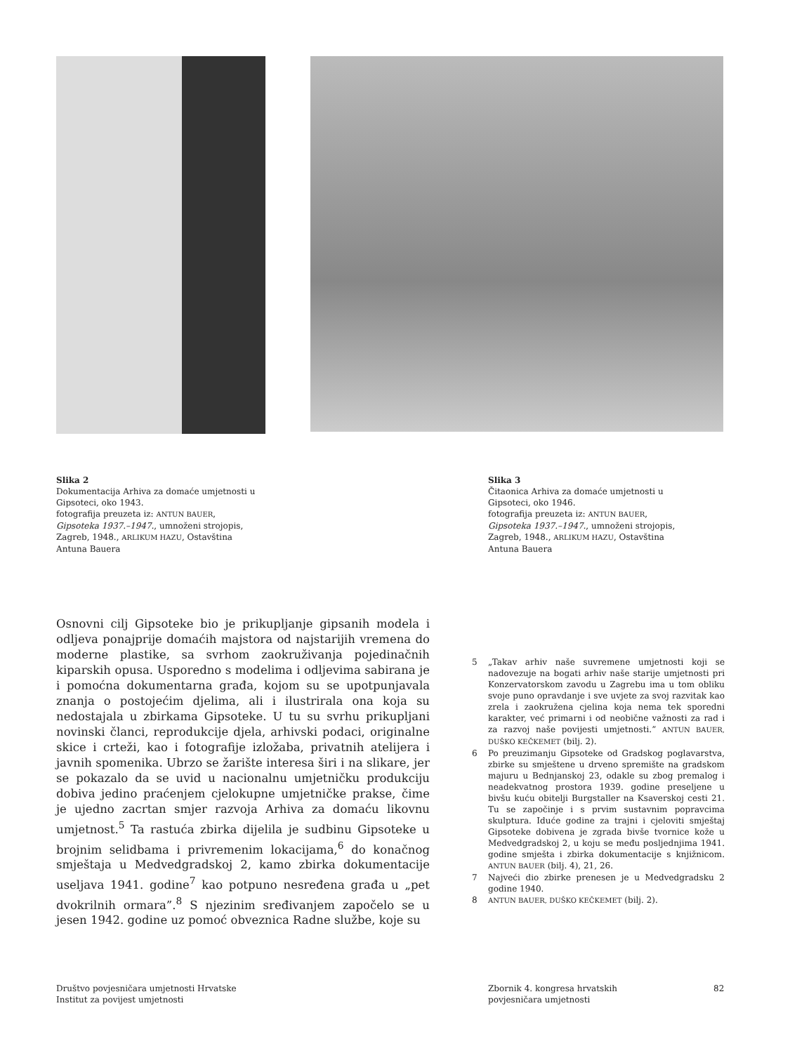Slika 2
Dokumentacija Arhiva za domaće umjetnosti u Gipsoteci, oko 1943.
fotografija preuzeta iz: ANTUN BAUER, Gipsoteka 1937.–1947., umnoženi strojopis, Zagreb, 1948., ARLIKUM HAZU, Ostavština Antuna Bauera
Slika 3
Čitaonica Arhiva za domaće umjetnosti u Gipsoteci, oko 1946.
fotografija preuzeta iz: ANTUN BAUER, Gipsoteka 1937.–1947., umnoženi strojopis, Zagreb, 1948., ARLIKUM HAZU, Ostavština Antuna Bauera
Osnovni cilj Gipsoteke bio je prikupljanje gipsanih modela i odljeva ponajprije domaćih majstora od najstarijih vremena do moderne plastike, sa svrhom zaokruživanja pojedinačnih kiparskih opusa. Usporedno s modelima i odljevima sabirana je i pomoćna dokumentarna građa, kojom su se upotpunjavala znanja o postojećim djelima, ali i ilustrirala ona koja su nedostajala u zbirkama Gipsoteke. U tu su svrhu prikupljani novinski članci, reprodukcije djela, arhivski podaci, originalne skice i crteži, kao i fotografije izložaba, privatnih atelijera i javnih spomenika. Ubrzo se žarište interesa širi i na slikare, jer se pokazalo da se uvid u nacionalnu umjetničku produkciju dobiva jedino praćenjem cjelokupne umjetničke prakse, čime je ujedno zacrtan smjer razvoja Arhiva za domaću likovnu umjetnost.<sup>5</sup> Ta rastuća zbirka dijelila je sudbinu Gipsoteke u brojnim selidbama i privremenim lokacijama,<sup>6</sup> do konačnog smještaja u Medvedgradskoj 2, kamo zbirka dokumentacije useljava 1941. godine<sup>7</sup> kao potpuno nesređena građa u „pet dvokrilnih ormara”.<sup>8</sup> S njezinim sređivanjem započelo se u jesen 1942. godine uz pomoć obveznica Radne službe, koje su
5 „Takav arhiv naše suvremene umjetnosti koji se nadovezuje na bogati arhiv naše starije umjetnosti pri Konzervatorskom zavodu u Zagrebu ima u tom obliku svoje puno opravdanje i sve uvjete za svoj razvitak kao zrela i zaokružena cjelina koja nema tek sporedni karakter, već primarni i od neobične važnosti za rad i za razvoj naše povijesti umjetnosti.” ANTUN BAUER, DUŠKO KEČKEMET (bilj. 2).
6 Po preuzimanju Gipsoteke od Gradskog poglavarstva, zbirke su smještene u drveno spremište na gradskom majuru u Bednjanskoj 23, odakle su zbog premalog i neadekvatnog prostora 1939. godine preseljene u bivšu kuću obitelji Burgstaller na Ksaverskoj cesti 21. Tu se započinje i s prvim sustavnim popravcima skulptura. Iduće godine za trajni i cjeloviti smještaj Gipsoteke dobivena je zgrada bivše tvornice kože u Medvedgradskoj 2, u koju se među posljednjima 1941. godine smješta i zbirka dokumentacije s knjižnicom. ANTUN BAUER (bilj. 4), 21, 26.
7 Najveći dio zbirke prenesen je u Medvedgradsku 2 godine 1940.
8 ANTUN BAUER, DUŠKO KEČKEMET (bilj. 2).
Društvo povjesničara umjetnosti Hrvatske
Institut za povijest umjetnosti
Zbornik 4. kongresa hrvatskih
povjesničara umjetnosti
82